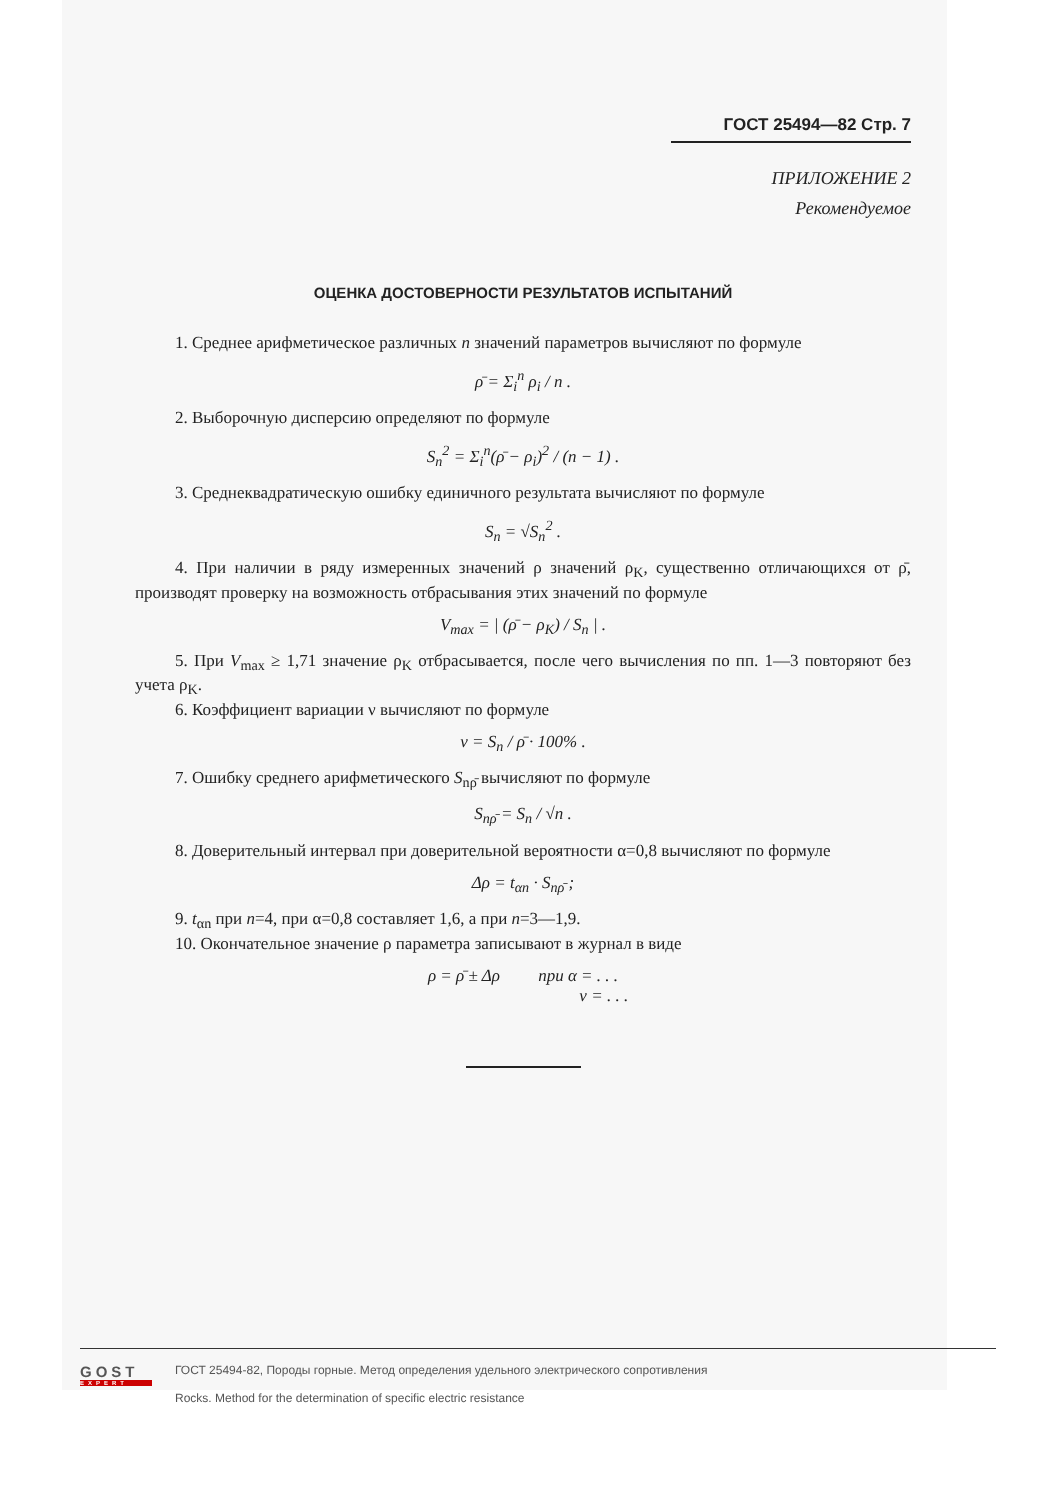ГОСТ 25494—82 Стр. 7
ПРИЛОЖЕНИЕ 2
Рекомендуемое
ОЦЕНКА ДОСТОВЕРНОСТИ РЕЗУЛЬТАТОВ ИСПЫТАНИЙ
1. Среднее арифметическое различных n значений параметров вычисляют по формуле
ρ̄ = Σ<sub>i</sub><sup>n</sup> ρ<sub>i</sub> / n .
2. Выборочную дисперсию определяют по формуле
S<sub>n</sub><sup>2</sup> = Σ<sub>i</sub><sup>n</sup>(ρ̄ − ρ<sub>i</sub>)<sup>2</sup> / (n − 1) .
3. Среднеквадратическую ошибку единичного результата вычисляют по формуле
S<sub>n</sub> = √S<sub>n</sub><sup>2</sup> .
4. При наличии в ряду измеренных значений ρ значений ρ<sub>K</sub>, существенно отличающихся от ρ̄, производят проверку на возможность отбрасывания этих значений по формуле
V<sub>max</sub> = | (ρ̄ − ρ<sub>K</sub>) / S<sub>n</sub> | .
5. При V<sub>max</sub> ≥ 1,71 значение ρ<sub>K</sub> отбрасывается, после чего вычисления по пп. 1—3 повторяют без учета ρ<sub>K</sub>.
6. Коэффициент вариации ν вычисляют по формуле
ν = S<sub>n</sub> / ρ̄ · 100% .
7. Ошибку среднего арифметического S<sub>nρ̄</sub> вычисляют по формуле
S<sub>nρ̄</sub> = S<sub>n</sub> / √n .
8. Доверительный интервал при доверительной вероятности α=0,8 вычисляют по формуле
Δρ = t<sub>αn</sub> · S<sub>nρ̄</sub> ;
9. t<sub>αn</sub> при n=4, при α=0,8 составляет 1,6, а при n=3—1,9.
10. Окончательное значение ρ параметра записывают в журнал в виде
ρ = ρ̄ ± Δρ при α = . . .
ν = . . .
GOST
EXPERT
ГОСТ 25494-82, Породы горные. Метод определения удельного электрического сопротивления
Rocks. Method for the determination of specific electric resistance